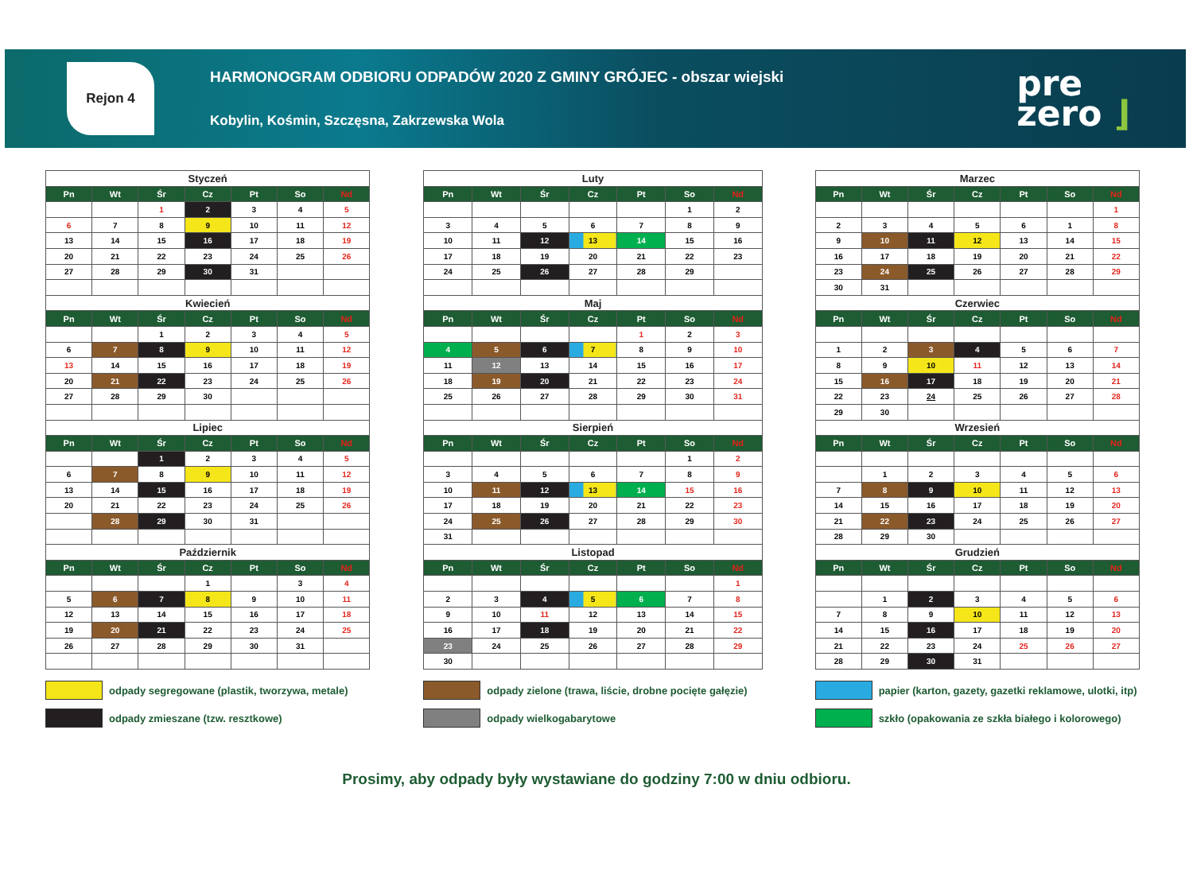Rejon 4
HARMONOGRAM ODBIORU ODPADÓW 2020 Z GMINY GRÓJEC - obszar wiejski
Kobylin, Kośmin, Szczęsna, Zakrzewska Wola
pre
zero ⌋
| Styczeń | | | | | | |
| Pn | Wt | Śr | Cz | Pt | So | Nd |
| | | 1 | 2 | 3 | 4 | 5 |
| 6 | 7 | 8 | 9 | 10 | 11 | 12 |
| 13 | 14 | 15 | 16 | 17 | 18 | 19 |
| 20 | 21 | 22 | 23 | 24 | 25 | 26 |
| 27 | 28 | 29 | 30 | 31 | | |
| Kwiecień | | | | | | |
| Pn | Wt | Śr | Cz | Pt | So | Nd |
| | | 1 | 2 | 3 | 4 | 5 |
| 6 | 7 | 8 | 9 | 10 | 11 | 12 |
| 13 | 14 | 15 | 16 | 17 | 18 | 19 |
| 20 | 21 | 22 | 23 | 24 | 25 | 26 |
| 27 | 28 | 29 | 30 | | | |
| Lipiec | | | | | | |
| Pn | Wt | Śr | Cz | Pt | So | Nd |
| | | 1 | 2 | 3 | 4 | 5 |
| 6 | 7 | 8 | 9 | 10 | 11 | 12 |
| 13 | 14 | 15 | 16 | 17 | 18 | 19 |
| 20 | 21 | 22 | 23 | 24 | 25 | 26 |
| | 28 | 29 | 30 | 31 | | |
| Październik | | | | | | |
| Pn | Wt | Śr | Cz | Pt | So | Nd |
| | | | 1 | | 3 | 4 |
| 5 | 6 | 7 | 8 | 9 | 10 | 11 |
| 12 | 13 | 14 | 15 | 16 | 17 | 18 |
| 19 | 20 | 21 | 22 | 23 | 24 | 25 |
| 26 | 27 | 28 | 29 | 30 | 31 | |
| Luty | | | | | | |
| Pn | Wt | Śr | Cz | Pt | So | Nd |
| | | | | | 1 | 2 |
| 3 | 4 | 5 | 6 | 7 | 8 | 9 |
| 10 | 11 | 12 | 13 | 14 | 15 | 16 |
| 17 | 18 | 19 | 20 | 21 | 22 | 23 |
| 24 | 25 | 26 | 27 | 28 | 29 | |
| Maj | | | | | | |
| Pn | Wt | Śr | Cz | Pt | So | Nd |
| | | | | 1 | 2 | 3 |
| 4 | 5 | 6 | 7 | 8 | 9 | 10 |
| 11 | 12 | 13 | 14 | 15 | 16 | 17 |
| 18 | 19 | 20 | 21 | 22 | 23 | 24 |
| 25 | 26 | 27 | 28 | 29 | 30 | 31 |
| Sierpień | | | | | | |
| Pn | Wt | Śr | Cz | Pt | So | Nd |
| | | | | | 1 | 2 |
| 3 | 4 | 5 | 6 | 7 | 8 | 9 |
| 10 | 11 | 12 | 13 | 14 | 15 | 16 |
| 17 | 18 | 19 | 20 | 21 | 22 | 23 |
| 24 | 25 | 26 | 27 | 28 | 29 | 30 |
| 31 | | | | | | |
| Listopad | | | | | | |
| Pn | Wt | Śr | Cz | Pt | So | Nd |
| | | | | | | 1 |
| 2 | 3 | 4 | 5 | 6 | 7 | 8 |
| 9 | 10 | 11 | 12 | 13 | 14 | 15 |
| 16 | 17 | 18 | 19 | 20 | 21 | 22 |
| 23 | 24 | 25 | 26 | 27 | 28 | 29 |
| 30 | | | | | | |
| Marzec | | | | | | |
| Pn | Wt | Śr | Cz | Pt | So | Nd |
| | | | | | | 1 |
| 2 | 3 | 4 | 5 | 6 | 1 | 8 |
| 9 | 10 | 11 | 12 | 13 | 14 | 15 |
| 16 | 17 | 18 | 19 | 20 | 21 | 22 |
| 23 | 24 | 25 | 26 | 27 | 28 | 29 |
| 30 | 31 | | | | | |
| Czerwiec | | | | | | |
| Pn | Wt | Śr | Cz | Pt | So | Nd |
| 1 | 2 | 3 | 4 | 5 | 6 | 7 |
| 8 | 9 | 10 | 11 | 12 | 13 | 14 |
| 15 | 16 | 17 | 18 | 19 | 20 | 21 |
| 22 | 23 | 24 | 25 | 26 | 27 | 28 |
| 29 | 30 | | | | | |
| Wrzesień | | | | | | |
| Pn | Wt | Śr | Cz | Pt | So | Nd |
| | 1 | 2 | 3 | 4 | 5 | 6 |
| 7 | 8 | 9 | 10 | 11 | 12 | 13 |
| 14 | 15 | 16 | 17 | 18 | 19 | 20 |
| 21 | 22 | 23 | 24 | 25 | 26 | 27 |
| 28 | 29 | 30 | | | | |
| Grudzień | | | | | | |
| Pn | Wt | Śr | Cz | Pt | So | Nd |
| | 1 | 2 | 3 | 4 | 5 | 6 |
| 7 | 8 | 9 | 10 | 11 | 12 | 13 |
| 14 | 15 | 16 | 17 | 18 | 19 | 20 |
| 21 | 22 | 23 | 24 | 25 | 26 | 27 |
| 28 | 29 | 30 | 31 | | | |
odpady segregowane (plastik, tworzywa, metale)
odpady zmieszane (tzw. resztkowe)
odpady zielone (trawa, liście, drobne pocięte gałęzie)
odpady wielkogabarytowe
papier (karton, gazety, gazetki reklamowe, ulotki, itp)
szkło (opakowania ze szkła białego i kolorowego)
Prosimy, aby odpady były wystawiane do godziny 7:00 w dniu odbioru.